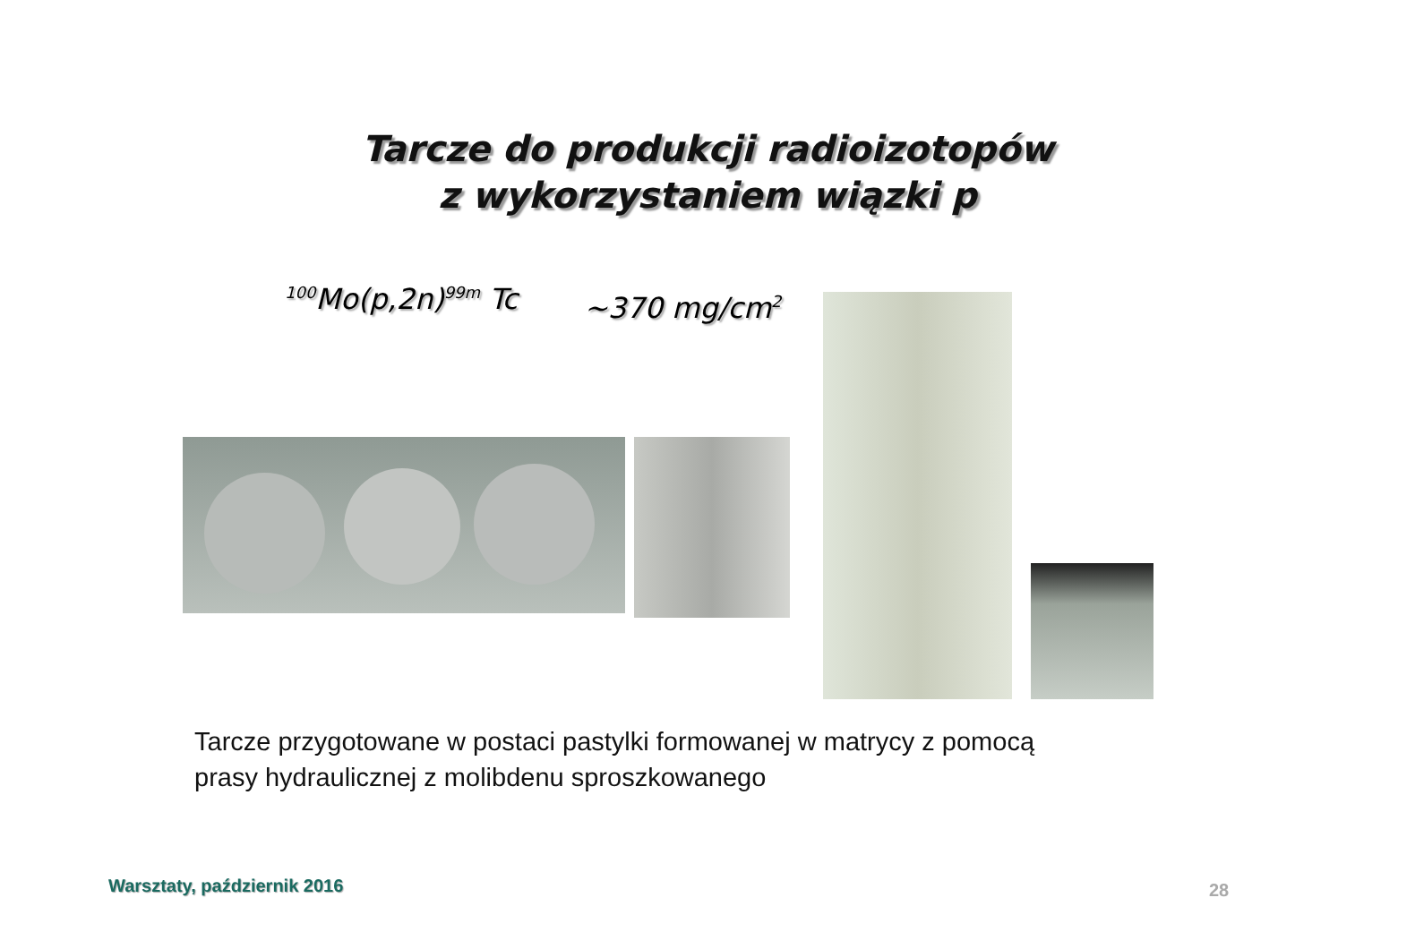Tarcze do produkcji radioizotopów
z wykorzystaniem wiązki p
<sup>100</sup>Mo(p,2n)<sup>99m</sup> Tc ~370 mg/cm<sup>2</sup>
Tarcze przygotowane w postaci pastylki formowanej w matrycy z pomocą
prasy hydraulicznej z molibdenu sproszkowanego
Warsztaty, październik 2016 28